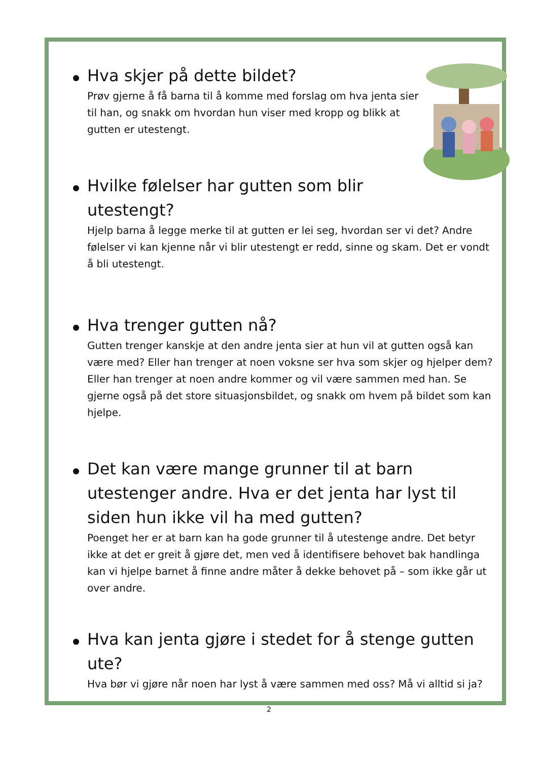Hva skjer på dette bildet?
Prøv gjerne å få barna til å komme med forslag om hva jenta sier til han, og snakk om hvordan hun viser med kropp og blikk at gutten er utestengt.
Hvilke følelser har gutten som blir utestengt?
Hjelp barna å legge merke til at gutten er lei seg, hvordan ser vi det? Andre følelser vi kan kjenne når vi blir utestengt er redd, sinne og skam. Det er vondt å bli utestengt.
Hva trenger gutten nå?
Gutten trenger kanskje at den andre jenta sier at hun vil at gutten også kan være med? Eller han trenger at noen voksne ser hva som skjer og hjelper dem? Eller han trenger at noen andre kommer og vil være sammen med han. Se gjerne også på det store situasjonsbildet, og snakk om hvem på bildet som kan hjelpe.
Det kan være mange grunner til at barn utestenger andre. Hva er det jenta har lyst til siden hun ikke vil ha med gutten?
Poenget her er at barn kan ha gode grunner til å utestenge andre. Det betyr ikke at det er greit å gjøre det, men ved å identifisere behovet bak handlinga kan vi hjelpe barnet å finne andre måter å dekke behovet på – som ikke går ut over andre.
Hva kan jenta gjøre i stedet for å stenge gutten ute?
Hva bør vi gjøre når noen har lyst å være sammen med oss? Må vi alltid si ja?
2